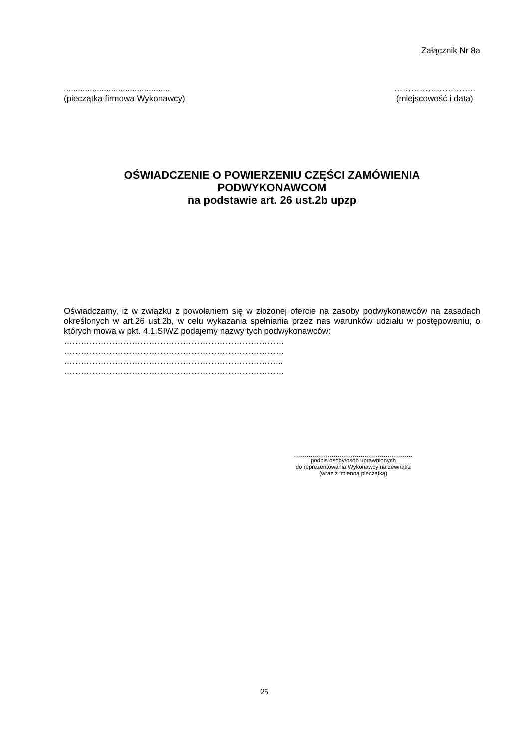Załącznik Nr 8a
.............................................
(pieczątka firmowa Wykonawcy)
………………………..
(miejscowość i data)
OŚWIADCZENIE O POWIERZENIU CZĘŚCI ZAMÓWIENIA
PODWYKONAWCOM
na podstawie art. 26 ust.2b upzp
Oświadczamy, iż w związku z powołaniem się w złożonej ofercie na zasoby podwykonawców na zasadach określonych w art.26 ust.2b, w celu wykazania spełniania przez nas warunków udziału w postępowaniu, o których mowa w pkt. 4.1.SIWZ podajemy nazwy tych podwykonawców:
……………………………………………………………………
……………………………………………………………………
…………………………………………………………………...
……………………………………………………………………
.........................................................
podpis osoby/osób uprawnionych
do reprezentowania Wykonawcy na zewnątrz
(wraz z imienną pieczątką)
25